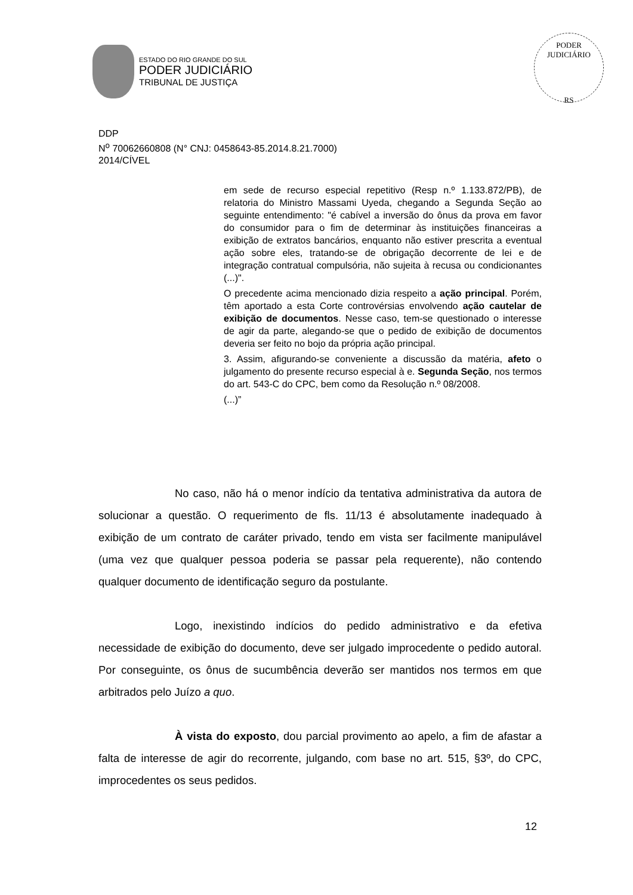ESTADO DO RIO GRANDE DO SUL
PODER JUDICIÁRIO
TRIBUNAL DE JUSTIÇA
PODER JUDICIÁRIO
RS
DDP
N<sup>o</sup> 70062660808 (N° CNJ: 0458643-85.2014.8.21.7000)
2014/CÍVEL
em sede de recurso especial repetitivo (Resp n.º 1.133.872/PB), de relatoria do Ministro Massami Uyeda, chegando a Segunda Seção ao seguinte entendimento: "é cabível a inversão do ônus da prova em favor do consumidor para o fim de determinar às instituições financeiras a exibição de extratos bancários, enquanto não estiver prescrita a eventual ação sobre eles, tratando-se de obrigação decorrente de lei e de integração contratual compulsória, não sujeita à recusa ou condicionantes (...)".
O precedente acima mencionado dizia respeito a ação principal. Porém, têm aportado a esta Corte controvérsias envolvendo ação cautelar de exibição de documentos. Nesse caso, tem-se questionado o interesse de agir da parte, alegando-se que o pedido de exibição de documentos deveria ser feito no bojo da própria ação principal.
3. Assim, afigurando-se conveniente a discussão da matéria, afeto o julgamento do presente recurso especial à e. Segunda Seção, nos termos do art. 543-C do CPC, bem como da Resolução n.º 08/2008.
(...)”
No caso, não há o menor indício da tentativa administrativa da autora de solucionar a questão. O requerimento de fls. 11/13 é absolutamente inadequado à exibição de um contrato de caráter privado, tendo em vista ser facilmente manipulável (uma vez que qualquer pessoa poderia se passar pela requerente), não contendo qualquer documento de identificação seguro da postulante.
Logo, inexistindo indícios do pedido administrativo e da efetiva necessidade de exibição do documento, deve ser julgado improcedente o pedido autoral. Por conseguinte, os ônus de sucumbência deverão ser mantidos nos termos em que arbitrados pelo Juízo a quo.
À vista do exposto, dou parcial provimento ao apelo, a fim de afastar a falta de interesse de agir do recorrente, julgando, com base no art. 515, §3º, do CPC, improcedentes os seus pedidos.
12